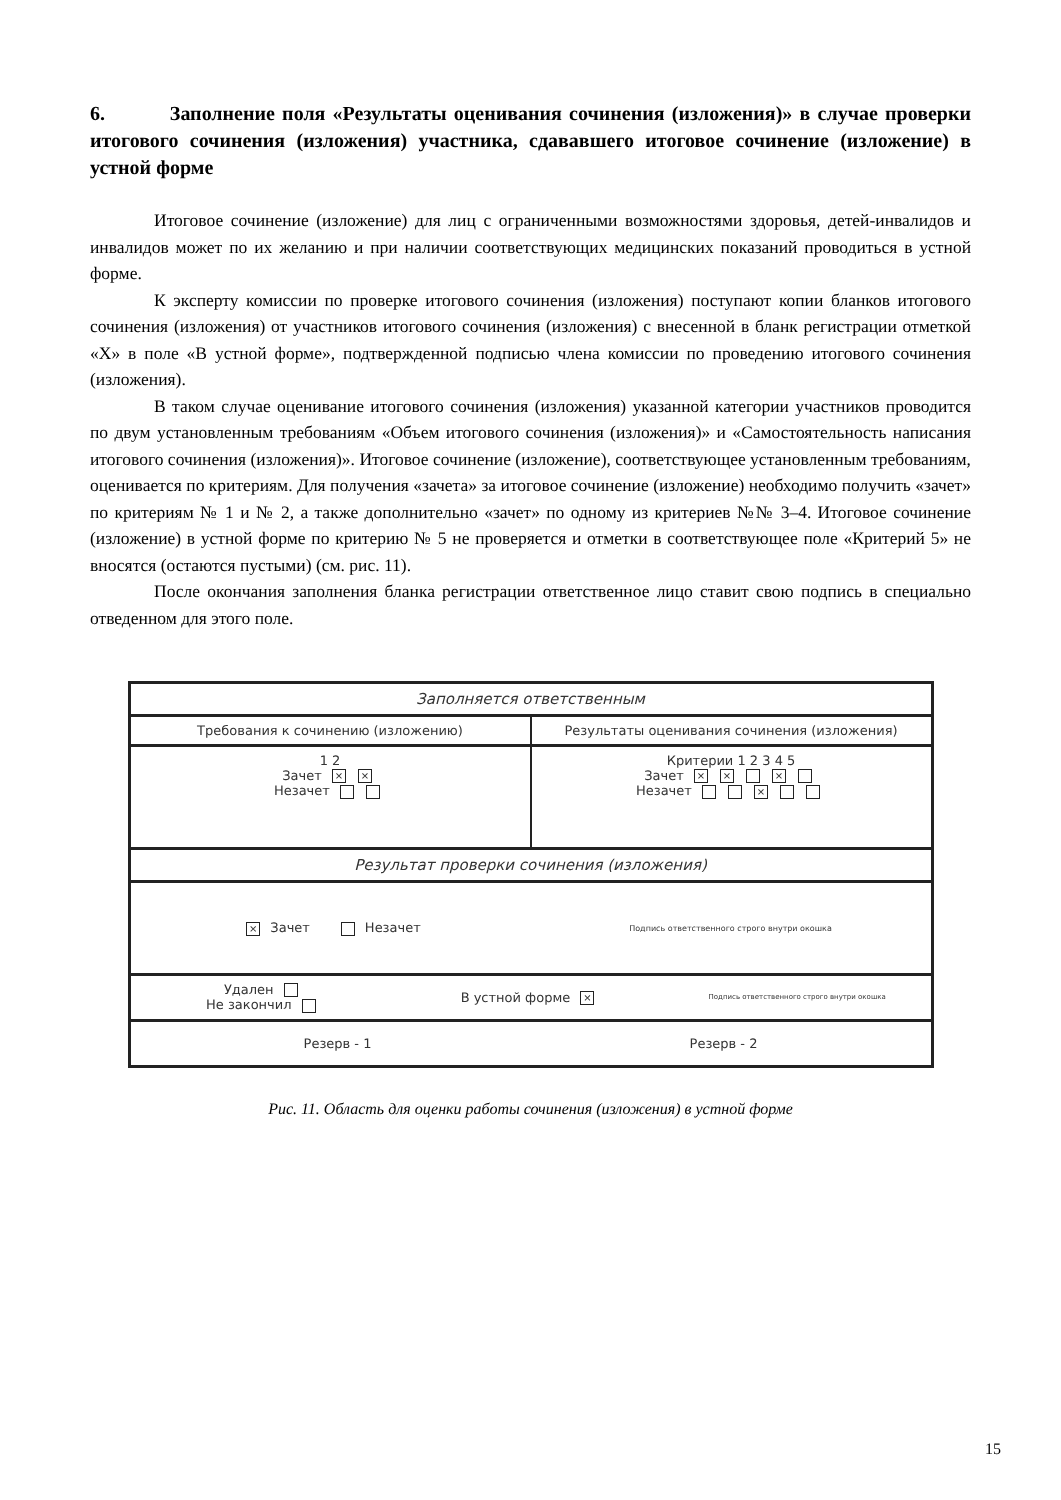6. Заполнение поля «Результаты оценивания сочинения (изложения)» в случае проверки итогового сочинения (изложения) участника, сдававшего итоговое сочинение (изложение) в устной форме
Итоговое сочинение (изложение) для лиц с ограниченными возможностями здоровья, детей-инвалидов и инвалидов может по их желанию и при наличии соответствующих медицинских показаний проводиться в устной форме.
К эксперту комиссии по проверке итогового сочинения (изложения) поступают копии бланков итогового сочинения (изложения) от участников итогового сочинения (изложения) с внесенной в бланк регистрации отметкой «Х» в поле «В устной форме», подтвержденной подписью члена комиссии по проведению итогового сочинения (изложения).
В таком случае оценивание итогового сочинения (изложения) указанной категории участников проводится по двум установленным требованиям «Объем итогового сочинения (изложения)» и «Самостоятельность написания итогового сочинения (изложения)». Итоговое сочинение (изложение), соответствующее установленным требованиям, оценивается по критериям. Для получения «зачета» за итоговое сочинение (изложение) необходимо получить «зачет» по критериям № 1 и № 2, а также дополнительно «зачет» по одному из критериев №№ 3–4. Итоговое сочинение (изложение) в устной форме по критерию № 5 не проверяется и отметки в соответствующее поле «Критерий 5» не вносятся (остаются пустыми) (см. рис. 11).
После окончания заполнения бланка регистрации ответственное лицо ставит свою подпись в специально отведенном для этого поле.
Заполняется ответственным
Требования к сочинению (изложению)
Результаты оценивания сочинения (изложения)
1 2
Зачет × ×
Незачет
Критерии 1 2 3 4 5
Зачет × × ×
Незачет ×
Результат проверки сочинения (изложения)
× Зачет Незачет
Подпись ответственного строго внутри окошка
Удален
Не закончил
В устной форме ×
Подпись ответственного строго внутри окошка
Резерв - 1 Резерв - 2
Рис. 11. Область для оценки работы сочинения (изложения) в устной форме
15